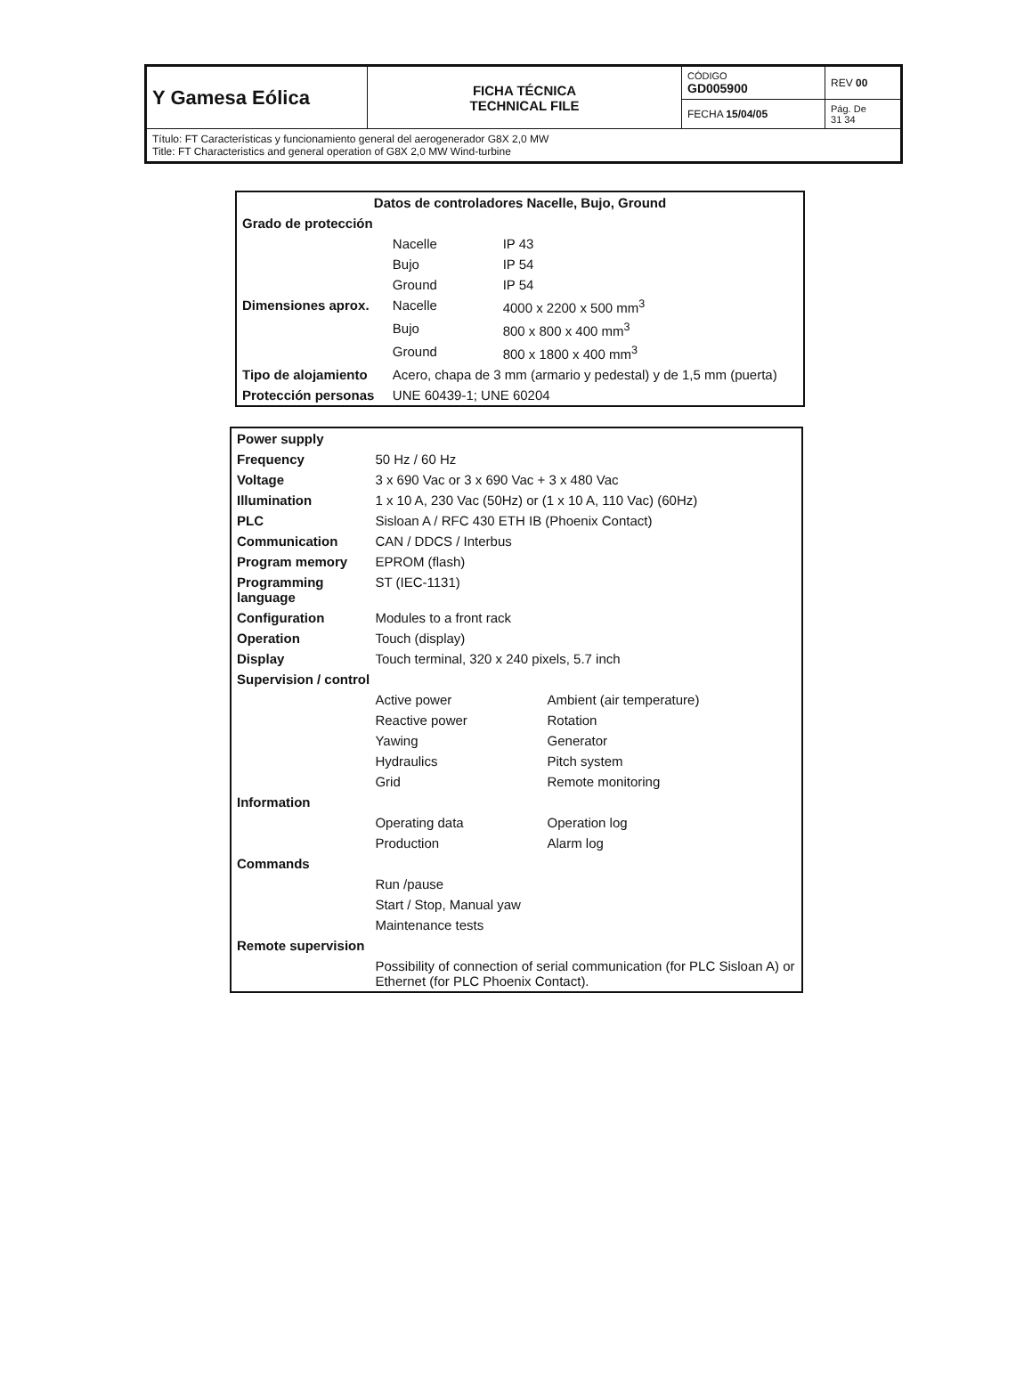| Y Gamesa Eólica | FICHA TÉCNICA TECHNICAL FILE | CÓDIGO GD005900 | REV 00 |
| | | FECHA 15/04/05 | Pág. De 31 34 |
| Título: FT Características y funcionamiento general del aerogenerador G8X 2,0 MW Title: FT Characteristics and general operation of G8X 2,0 MW Wind-turbine | | | |
| Datos de controladores Nacelle, Bujo, Ground | | |
| Grado de protección | | |
| | Nacelle | IP 43 |
| | Bujo | IP 54 |
| | Ground | IP 54 |
| Dimensiones aprox. | Nacelle | 4000 x 2200 x 500 mm<sup>3</sup> |
| | Bujo | 800 x 800 x 400 mm<sup>3</sup> |
| | Ground | 800 x 1800 x 400 mm<sup>3</sup> |
| Tipo de alojamiento | Acero, chapa de 3 mm (armario y pedestal) y de 1,5 mm (puerta) | |
| Protección personas | UNE 60439-1; UNE 60204 | |
| Power supply | | |
| Frequency | 50 Hz / 60 Hz | |
| Voltage | 3 x 690 Vac or 3 x 690 Vac + 3 x 480 Vac | |
| Illumination | 1 x 10 A, 230 Vac (50Hz) or (1 x 10 A, 110 Vac) (60Hz) | |
| PLC | Sisloan A / RFC 430 ETH IB (Phoenix Contact) | |
| Communication | CAN / DDCS / Interbus | |
| Program memory | EPROM (flash) | |
| Programming language | ST (IEC-1131) | |
| Configuration | Modules to a front rack | |
| Operation | Touch (display) | |
| Display | Touch terminal, 320 x 240 pixels, 5.7 inch | |
| Supervision / control | | |
| | Active power | Ambient (air temperature) |
| | Reactive power | Rotation |
| | Yawing | Generator |
| | Hydraulics | Pitch system |
| | Grid | Remote monitoring |
| Information | | |
| | Operating data | Operation log |
| | Production | Alarm log |
| Commands | | |
| | Run /pause | |
| | Start / Stop, Manual yaw | |
| | Maintenance tests | |
| Remote supervision | | |
| | Possibility of connection of serial communication (for PLC Sisloan A) or Ethernet (for PLC Phoenix Contact). | |